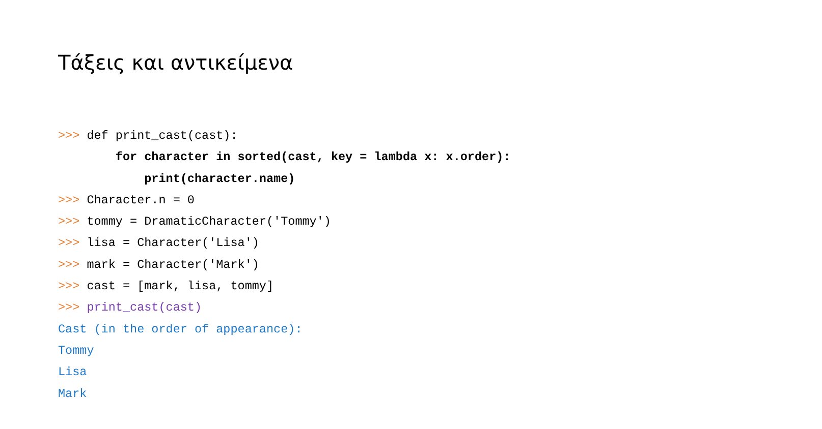Τάξεις και αντικείμενα
>>> def print_cast(cast):
        for character in sorted(cast, key = lambda x: x.order):
            print(character.name)
>>> Character.n = 0
>>> tommy = DramaticCharacter('Tommy')
>>> lisa = Character('Lisa')
>>> mark = Character('Mark')
>>> cast = [mark, lisa, tommy]
>>> print_cast(cast)
Cast (in the order of appearance):
Tommy
Lisa
Mark